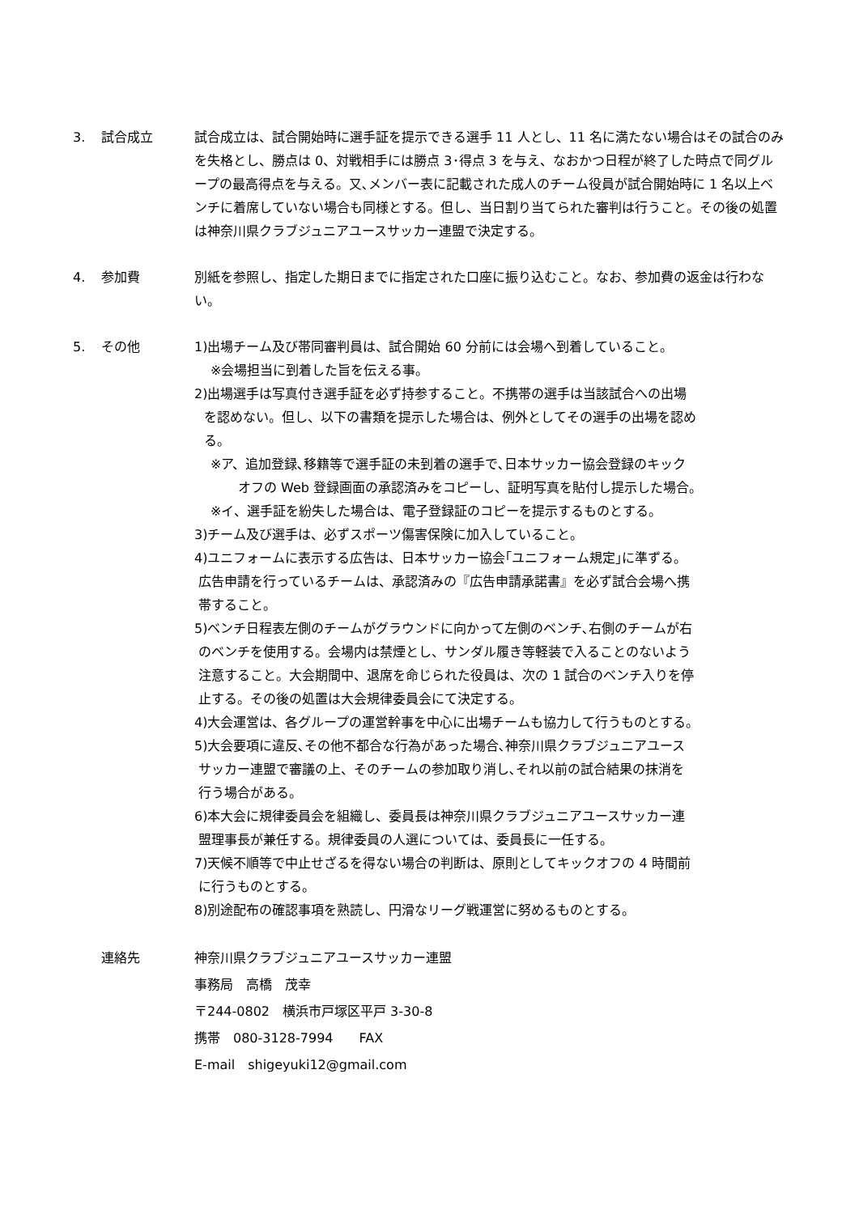3. 試合成立 試合成立は、試合開始時に選手証を提示できる選手 11 人とし、11 名に満たない場合はその試合のみを失格とし、勝点は 0、対戦相手には勝点 3･得点 3 を与え、なおかつ日程が終了した時点で同グループの最高得点を与える。又､メンバー表に記載された成人のチーム役員が試合開始時に 1 名以上ベンチに着席していない場合も同様とする。但し、当日割り当てられた審判は行うこと。その後の処置は神奈川県クラブジュニアユースサッカー連盟で決定する。
4. 参加費 別紙を参照し、指定した期日までに指定された口座に振り込むこと。なお、参加費の返金は行わない。
5. その他 1)出場チーム及び帯同審判員は、試合開始 60 分前には会場へ到着していること。
※会場担当に到着した旨を伝える事。
2)出場選手は写真付き選手証を必ず持参すること。不携帯の選手は当該試合への出場
を認めない。但し、以下の書類を提示した場合は、例外としてその選手の出場を認め
る。
※ア、追加登録､移籍等で選手証の未到着の選手で､日本サッカー協会登録のキック
オフの Web 登録画面の承認済みをコピーし、証明写真を貼付し提示した場合。
※イ、選手証を紛失した場合は、電子登録証のコピーを提示するものとする。
3)チーム及び選手は、必ずスポーツ傷害保険に加入していること。
4)ユニフォームに表示する広告は、日本サッカー協会｢ユニフォーム規定｣に準ずる。
広告申請を行っているチームは、承認済みの『広告申請承諾書』を必ず試合会場へ携
帯すること。
5)ベンチ日程表左側のチームがグラウンドに向かって左側のベンチ､右側のチームが右
のベンチを使用する。会場内は禁煙とし、サンダル履き等軽装で入ることのないよう
注意すること。大会期間中、退席を命じられた役員は、次の 1 試合のベンチ入りを停
止する。その後の処置は大会規律委員会にて決定する。
4)大会運営は、各グループの運営幹事を中心に出場チームも協力して行うものとする。
5)大会要項に違反､その他不都合な行為があった場合､神奈川県クラブジュニアユース
サッカー連盟で審議の上、そのチームの参加取り消し､それ以前の試合結果の抹消を
行う場合がある。
6)本大会に規律委員会を組織し、委員長は神奈川県クラブジュニアユースサッカー連
盟理事長が兼任する。規律委員の人選については、委員長に一任する。
7)天候不順等で中止せざるを得ない場合の判断は、原則としてキックオフの 4 時間前
に行うものとする。
8)別途配布の確認事項を熟読し、円滑なリーグ戦運営に努めるものとする。
連絡先 神奈川県クラブジュニアユースサッカー連盟
事務局　高橋　茂幸
〒244-0802　横浜市戸塚区平戸 3-30-8
携帯　080-3128-7994　　FAX
E-mail　shigeyuki12@gmail.com